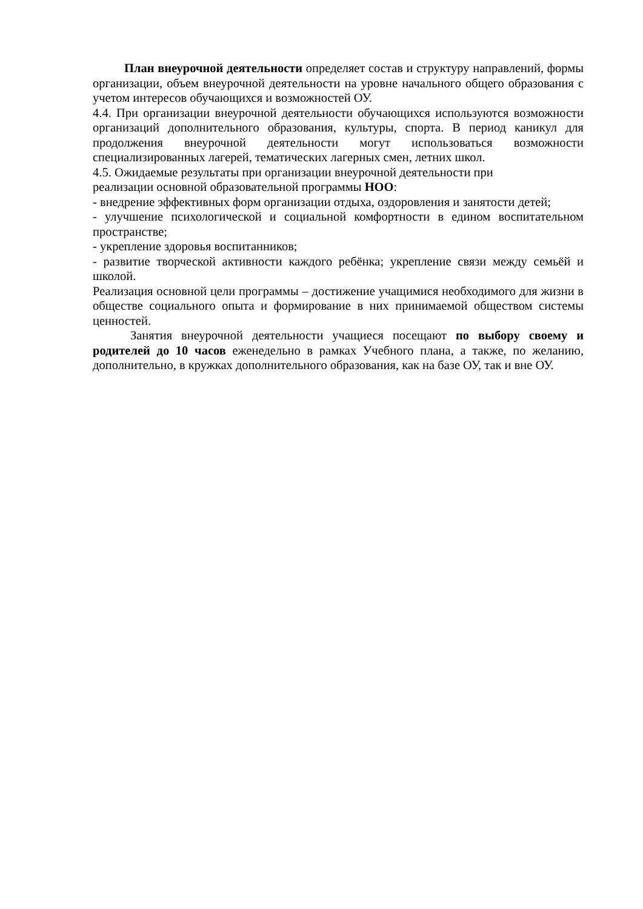План внеурочной деятельности определяет состав и структуру направлений, формы организации, объем внеурочной деятельности на уровне начального общего образования с учетом интересов обучающихся и возможностей ОУ.
4.4. При организации внеурочной деятельности обучающихся используются возможности организаций дополнительного образования, культуры, спорта. В период каникул для продолжения внеурочной деятельности могут использоваться возможности специализированных лагерей, тематических лагерных смен, летних школ.
4.5. Ожидаемые результаты при организации внеурочной деятельности при
реализации основной образовательной программы НОО:
- внедрение эффективных форм организации отдыха, оздоровления и занятости детей;
- улучшение психологической и социальной комфортности в едином воспитательном пространстве;
- укрепление здоровья воспитанников;
- развитие творческой активности каждого ребёнка; укрепление связи между семьёй и школой.
Реализация основной цели программы – достижение учащимися необходимого для жизни в обществе социального опыта и формирование в них принимаемой обществом системы ценностей.
Занятия внеурочной деятельности учащиеся посещают по выбору своему и родителей до 10 часов еженедельно в рамках Учебного плана, а также, по желанию, дополнительно, в кружках дополнительного образования, как на базе ОУ, так и вне ОУ.